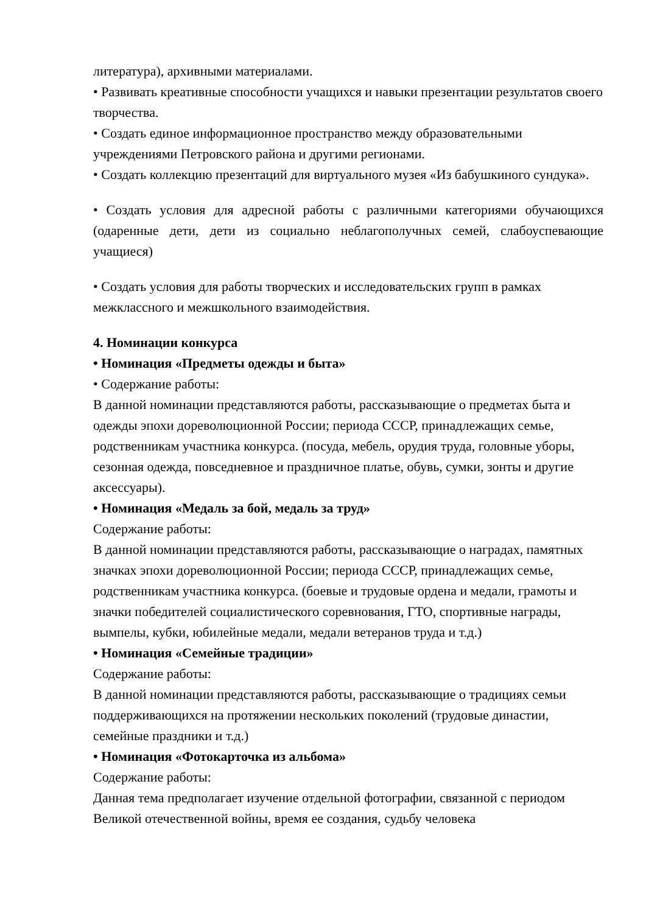литература), архивными материалами.
• Развивать креативные способности учащихся и навыки презентации результатов своего творчества.
• Создать единое информационное пространство между образовательными учреждениями Петровского района и другими регионами.
• Создать коллекцию презентаций для виртуального музея «Из бабушкиного сундука».
• Создать условия для адресной работы с различными категориями обучающихся (одаренные дети, дети из социально неблагополучных семей, слабоуспевающие учащиеся)
• Создать условия для работы творческих и исследовательских групп в рамках межклассного и межшкольного взаимодействия.
4. Номинации конкурса
• Номинация «Предметы одежды и быта»
• Содержание работы:
В данной номинации представляются работы, рассказывающие о предметах быта и одежды эпохи дореволюционной России; периода СССР, принадлежащих семье, родственникам участника конкурса. (посуда, мебель, орудия труда, головные уборы, сезонная одежда, повседневное и праздничное платье, обувь, сумки, зонты и другие аксессуары).
• Номинация «Медаль за бой, медаль за труд»
Содержание работы:
В данной номинации представляются работы, рассказывающие о наградах, памятных значках эпохи дореволюционной России; периода СССР, принадлежащих семье, родственникам участника конкурса. (боевые и трудовые ордена и медали, грамоты и значки победителей социалистического соревнования, ГТО, спортивные награды, вымпелы, кубки, юбилейные медали, медали ветеранов труда и т.д.)
• Номинация «Семейные традиции»
Содержание работы:
В данной номинации представляются работы, рассказывающие о традициях семьи поддерживающихся на протяжении нескольких поколений (трудовые династии, семейные праздники и т.д.)
• Номинация «Фотокарточка из альбома»
Содержание работы:
Данная тема предполагает изучение отдельной фотографии, связанной с периодом Великой отечественной войны, время ее создания, судьбу человека